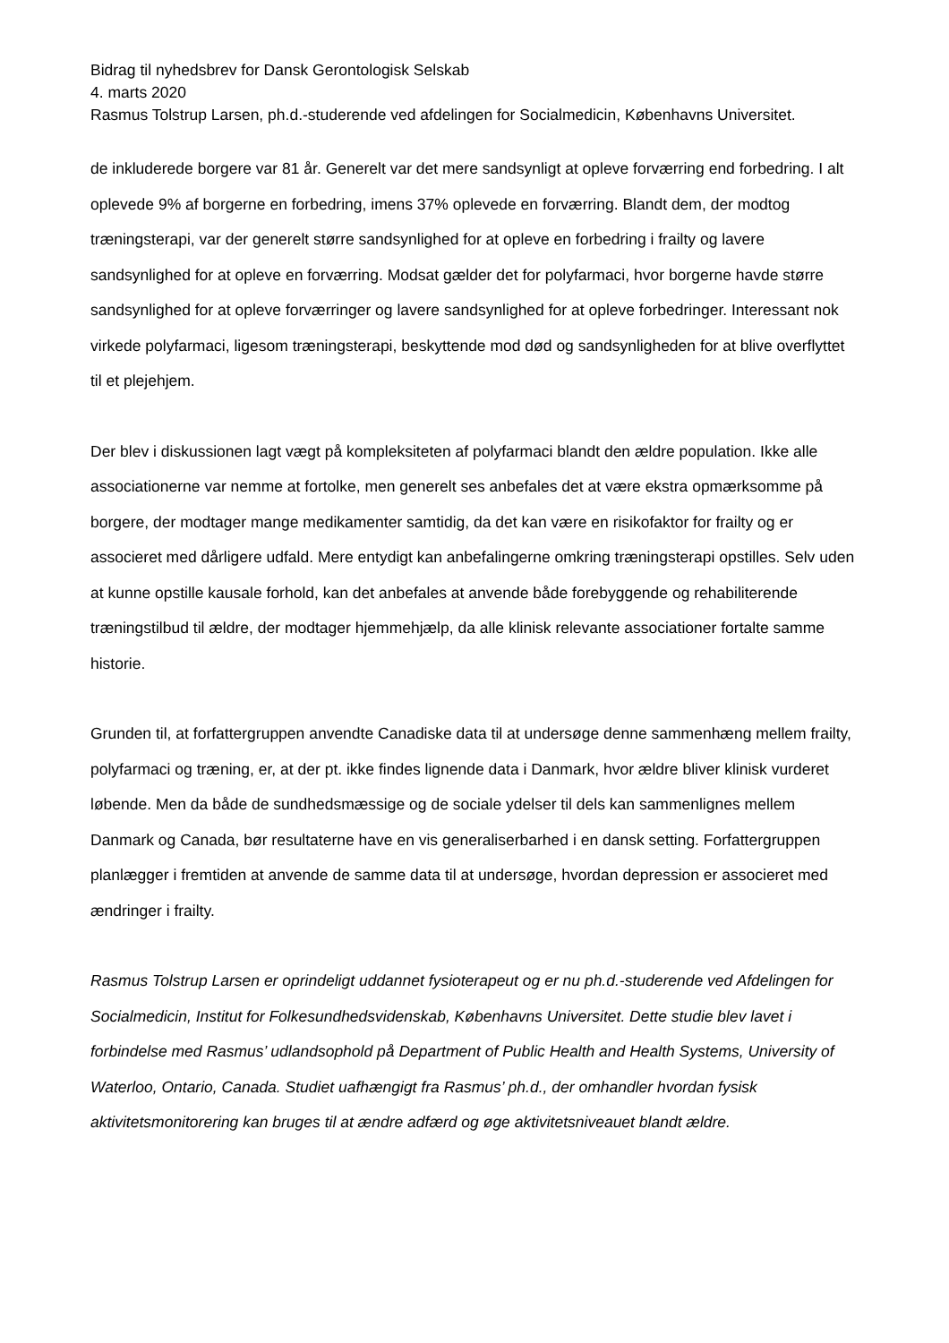Bidrag til nyhedsbrev for Dansk Gerontologisk Selskab
4. marts 2020
Rasmus Tolstrup Larsen, ph.d.-studerende ved afdelingen for Socialmedicin, Københavns Universitet.
de inkluderede borgere var 81 år. Generelt var det mere sandsynligt at opleve forværring end forbedring. I alt oplevede 9% af borgerne en forbedring, imens 37% oplevede en forværring. Blandt dem, der modtog træningsterapi, var der generelt større sandsynlighed for at opleve en forbedring i frailty og lavere sandsynlighed for at opleve en forværring. Modsat gælder det for polyfarmaci, hvor borgerne havde større sandsynlighed for at opleve forværringer og lavere sandsynlighed for at opleve forbedringer. Interessant nok virkede polyfarmaci, ligesom træningsterapi, beskyttende mod død og sandsynligheden for at blive overflyttet til et plejehjem.
Der blev i diskussionen lagt vægt på kompleksiteten af polyfarmaci blandt den ældre population. Ikke alle associationerne var nemme at fortolke, men generelt ses anbefales det at være ekstra opmærksomme på borgere, der modtager mange medikamenter samtidig, da det kan være en risikofaktor for frailty og er associeret med dårligere udfald. Mere entydigt kan anbefalingerne omkring træningsterapi opstilles. Selv uden at kunne opstille kausale forhold, kan det anbefales at anvende både forebyggende og rehabiliterende træningstilbud til ældre, der modtager hjemmehjælp, da alle klinisk relevante associationer fortalte samme historie.
Grunden til, at forfattergruppen anvendte Canadiske data til at undersøge denne sammenhæng mellem frailty, polyfarmaci og træning, er, at der pt. ikke findes lignende data i Danmark, hvor ældre bliver klinisk vurderet løbende. Men da både de sundhedsmæssige og de sociale ydelser til dels kan sammenlignes mellem Danmark og Canada, bør resultaterne have en vis generaliserbarhed i en dansk setting. Forfattergruppen planlægger i fremtiden at anvende de samme data til at undersøge, hvordan depression er associeret med ændringer i frailty.
Rasmus Tolstrup Larsen er oprindeligt uddannet fysioterapeut og er nu ph.d.-studerende ved Afdelingen for Socialmedicin, Institut for Folkesundhedsvidenskab, Københavns Universitet. Dette studie blev lavet i forbindelse med Rasmus’ udlandsophold på Department of Public Health and Health Systems, University of Waterloo, Ontario, Canada. Studiet uafhængigt fra Rasmus’ ph.d., der omhandler hvordan fysisk aktivitetsmonitorering kan bruges til at ændre adfærd og øge aktivitetsniveauet blandt ældre.